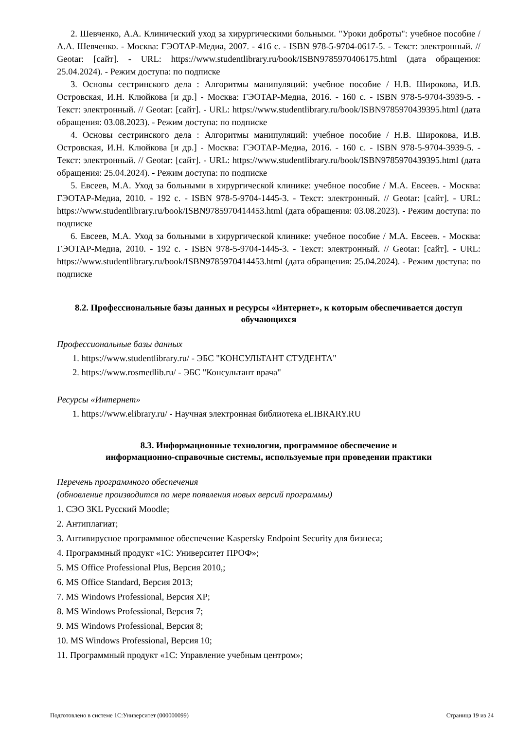2. Шевченко, А.А. Клинический уход за хирургическими больными. "Уроки доброты": учебное пособие / А.А. Шевченко. - Москва: ГЭОТАР-Медиа, 2007. - 416 с. - ISBN 978-5-9704-0617-5. - Текст: электронный. // Geotar: [сайт]. - URL: https://www.studentlibrary.ru/book/ISBN9785970406175.html (дата обращения: 25.04.2024). - Режим доступа: по подписке
3. Основы сестринского дела : Алгоритмы манипуляций: учебное пособие / Н.В. Широкова, И.В. Островская, И.Н. Клюйкова [и др.] - Москва: ГЭОТАР-Медиа, 2016. - 160 с. - ISBN 978-5-9704-3939-5. - Текст: электронный. // Geotar: [сайт]. - URL: https://www.studentlibrary.ru/book/ISBN9785970439395.html (дата обращения: 03.08.2023). - Режим доступа: по подписке
4. Основы сестринского дела : Алгоритмы манипуляций: учебное пособие / Н.В. Широкова, И.В. Островская, И.Н. Клюйкова [и др.] - Москва: ГЭОТАР-Медиа, 2016. - 160 с. - ISBN 978-5-9704-3939-5. - Текст: электронный. // Geotar: [сайт]. - URL: https://www.studentlibrary.ru/book/ISBN9785970439395.html (дата обращения: 25.04.2024). - Режим доступа: по подписке
5. Евсеев, М.А. Уход за больными в хирургической клинике: учебное пособие / М.А. Евсеев. - Москва: ГЭОТАР-Медиа, 2010. - 192 с. - ISBN 978-5-9704-1445-3. - Текст: электронный. // Geotar: [сайт]. - URL: https://www.studentlibrary.ru/book/ISBN9785970414453.html (дата обращения: 03.08.2023). - Режим доступа: по подписке
6. Евсеев, М.А. Уход за больными в хирургической клинике: учебное пособие / М.А. Евсеев. - Москва: ГЭОТАР-Медиа, 2010. - 192 с. - ISBN 978-5-9704-1445-3. - Текст: электронный. // Geotar: [сайт]. - URL: https://www.studentlibrary.ru/book/ISBN9785970414453.html (дата обращения: 25.04.2024). - Режим доступа: по подписке
8.2. Профессиональные базы данных и ресурсы «Интернет», к которым обеспечивается доступ обучающихся
Профессиональные базы данных
1. https://www.studentlibrary.ru/ - ЭБС "КОНСУЛЬТАНТ СТУДЕНТА"
2. https://www.rosmedlib.ru/ - ЭБС "Консультант врача"
Ресурсы «Интернет»
1. https://www.elibrary.ru/ - Научная электронная библиотека eLIBRARY.RU
8.3. Информационные технологии, программное обеспечение и
информационно-справочные системы, используемые при проведении практики
Перечень программного обеспечения
(обновление производится по мере появления новых версий программы)
1. СЭО 3KL Русский Moodle;
2. Антиплагиат;
3. Антивирусное программное обеспечение Kaspersky Endpoint Security для бизнеса;
4. Программный продукт «1С: Университет ПРОФ»;
5. MS Office Professional Plus, Версия 2010,;
6. MS Office Standard, Версия 2013;
7. MS Windows Professional, Версия XP;
8. MS Windows Professional, Версия 7;
9. MS Windows Professional, Версия 8;
10. MS Windows Professional, Версия 10;
11. Программный продукт «1С: Управление учебным центром»;
Подготовлено в системе 1С:Университет (000000099) Страница 19 из 24